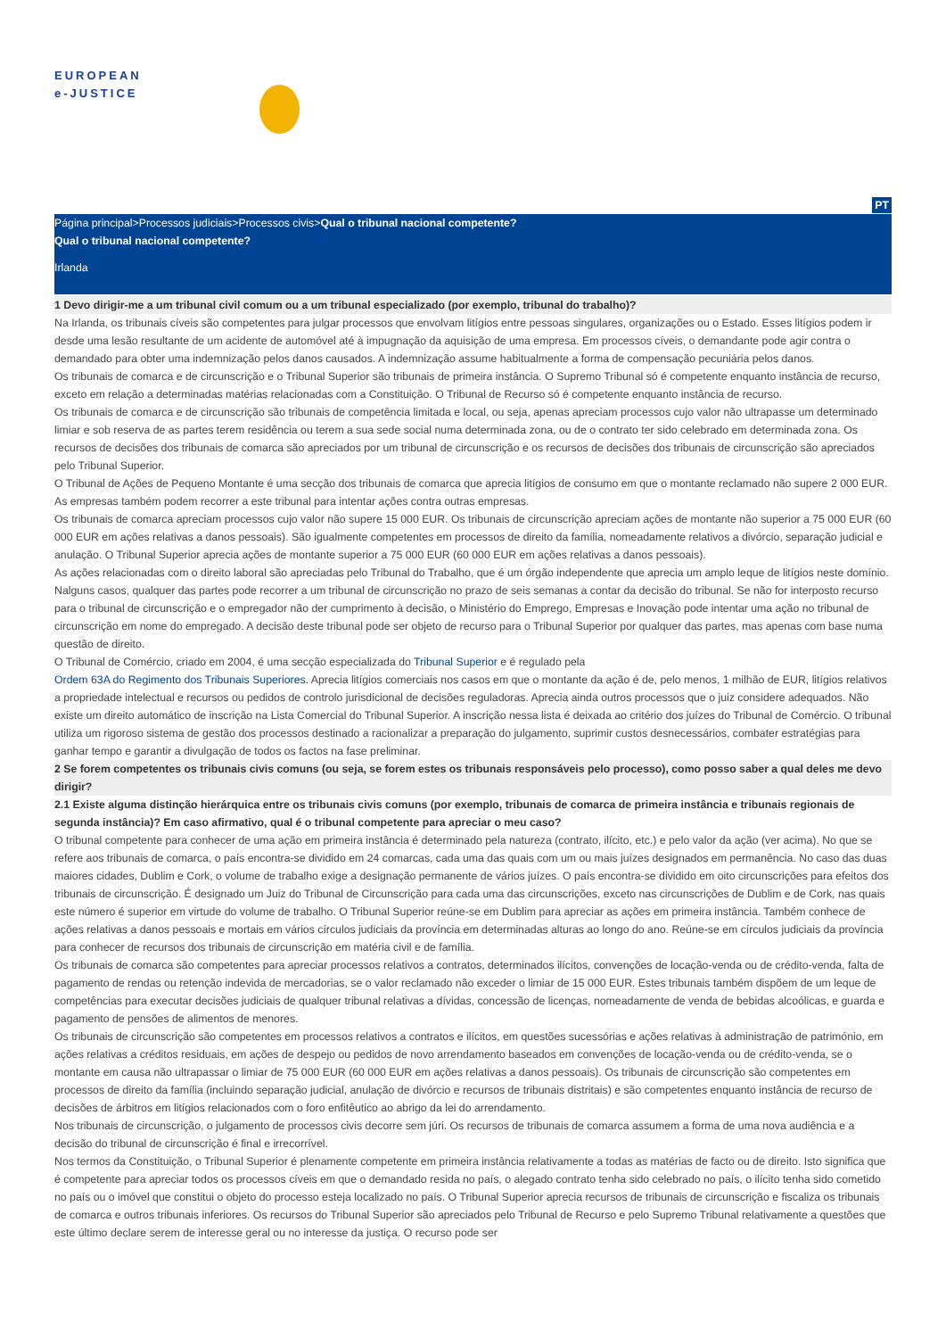EUROPEAN
e-JUSTICE
PT
Página principal>Processos judiciais>Processos civis>Qual o tribunal nacional competente?
Qual o tribunal nacional competente?
Irlanda
1 Devo dirigir-me a um tribunal civil comum ou a um tribunal especializado (por exemplo, tribunal do trabalho)?
Na Irlanda, os tribunais cíveis são competentes para julgar processos que envolvam litígios entre pessoas singulares, organizações ou o Estado. Esses litígios podem ir desde uma lesão resultante de um acidente de automóvel até à impugnação da aquisição de uma empresa. Em processos cíveis, o demandante pode agir contra o demandado para obter uma indemnização pelos danos causados. A indemnização assume habitualmente a forma de compensação pecuniária pelos danos.
Os tribunais de comarca e de circunscrição e o Tribunal Superior são tribunais de primeira instância. O Supremo Tribunal só é competente enquanto instância de recurso, exceto em relação a determinadas matérias relacionadas com a Constituição. O Tribunal de Recurso só é competente enquanto instância de recurso.
Os tribunais de comarca e de circunscrição são tribunais de competência limitada e local, ou seja, apenas apreciam processos cujo valor não ultrapasse um determinado limiar e sob reserva de as partes terem residência ou terem a sua sede social numa determinada zona, ou de o contrato ter sido celebrado em determinada zona. Os recursos de decisões dos tribunais de comarca são apreciados por um tribunal de circunscrição e os recursos de decisões dos tribunais de circunscrição são apreciados pelo Tribunal Superior.
O Tribunal de Ações de Pequeno Montante é uma secção dos tribunais de comarca que aprecia litígios de consumo em que o montante reclamado não supere 2 000 EUR.
As empresas também podem recorrer a este tribunal para intentar ações contra outras empresas.
Os tribunais de comarca apreciam processos cujo valor não supere 15 000 EUR. Os tribunais de circunscrição apreciam ações de montante não superior a 75 000 EUR (60 000 EUR em ações relativas a danos pessoais). São igualmente competentes em processos de direito da família, nomeadamente relativos a divórcio, separação judicial e anulação. O Tribunal Superior aprecia ações de montante superior a 75 000 EUR (60 000 EUR em ações relativas a danos pessoais).
As ações relacionadas com o direito laboral são apreciadas pelo Tribunal do Trabalho, que é um órgão independente que aprecia um amplo leque de litígios neste domínio. Nalguns casos, qualquer das partes pode recorrer a um tribunal de circunscrição no prazo de seis semanas a contar da decisão do tribunal. Se não for interposto recurso para o tribunal de circunscrição e o empregador não der cumprimento à decisão, o Ministério do Emprego, Empresas e Inovação pode intentar uma ação no tribunal de circunscrição em nome do empregado. A decisão deste tribunal pode ser objeto de recurso para o Tribunal Superior por qualquer das partes, mas apenas com base numa questão de direito.
O Tribunal de Comércio, criado em 2004, é uma secção especializada do Tribunal Superior e é regulado pela
Ordem 63A do Regimento dos Tribunais Superiores. Aprecia litígios comerciais nos casos em que o montante da ação é de, pelo menos, 1 milhão de EUR, litígios relativos a propriedade intelectual e recursos ou pedidos de controlo jurisdicional de decisões reguladoras. Aprecia ainda outros processos que o juiz considere adequados. Não existe um direito automático de inscrição na Lista Comercial do Tribunal Superior. A inscrição nessa lista é deixada ao critério dos juízes do Tribunal de Comércio. O tribunal utiliza um rigoroso sistema de gestão dos processos destinado a racionalizar a preparação do julgamento, suprimir custos desnecessários, combater estratégias para ganhar tempo e garantir a divulgação de todos os factos na fase preliminar.
2 Se forem competentes os tribunais civis comuns (ou seja, se forem estes os tribunais responsáveis pelo processo), como posso saber a qual deles me devo dirigir?
2.1 Existe alguma distinção hierárquica entre os tribunais civis comuns (por exemplo, tribunais de comarca de primeira instância e tribunais regionais de segunda instância)? Em caso afirmativo, qual é o tribunal competente para apreciar o meu caso?
O tribunal competente para conhecer de uma ação em primeira instância é determinado pela natureza (contrato, ilícito, etc.) e pelo valor da ação (ver acima). No que se refere aos tribunais de comarca, o país encontra-se dividido em 24 comarcas, cada uma das quais com um ou mais juízes designados em permanência. No caso das duas maiores cidades, Dublim e Cork, o volume de trabalho exige a designação permanente de vários juízes. O país encontra-se dividido em oito circunscrições para efeitos dos tribunais de circunscrição. É designado um Juiz do Tribunal de Circunscrição para cada uma das circunscrições, exceto nas circunscrições de Dublim e de Cork, nas quais este número é superior em virtude do volume de trabalho. O Tribunal Superior reúne-se em Dublim para apreciar as ações em primeira instância. Também conhece de ações relativas a danos pessoais e mortais em vários círculos judiciais da província em determinadas alturas ao longo do ano. Reúne-se em círculos judiciais da província para conhecer de recursos dos tribunais de circunscrição em matéria civil e de família.
Os tribunais de comarca são competentes para apreciar processos relativos a contratos, determinados ilícitos, convenções de locação-venda ou de crédito-venda, falta de pagamento de rendas ou retenção indevida de mercadorias, se o valor reclamado não exceder o limiar de 15 000 EUR. Estes tribunais também dispõem de um leque de competências para executar decisões judiciais de qualquer tribunal relativas a dívidas, concessão de licenças, nomeadamente de venda de bebidas alcoólicas, e guarda e pagamento de pensões de alimentos de menores.
Os tribunais de circunscrição são competentes em processos relativos a contratos e ilícitos, em questões sucessórias e ações relativas à administração de património, em ações relativas a créditos residuais, em ações de despejo ou pedidos de novo arrendamento baseados em convenções de locação-venda ou de crédito-venda, se o montante em causa não ultrapassar o limiar de 75 000 EUR (60 000 EUR em ações relativas a danos pessoais). Os tribunais de circunscrição são competentes em processos de direito da família (incluindo separação judicial, anulação de divórcio e recursos de tribunais distritais) e são competentes enquanto instância de recurso de decisões de árbitros em litígios relacionados com o foro enfitêutico ao abrigo da lei do arrendamento.
Nos tribunais de circunscrição, o julgamento de processos civis decorre sem júri. Os recursos de tribunais de comarca assumem a forma de uma nova audiência e a decisão do tribunal de circunscrição é final e irrecorrível.
Nos termos da Constituição, o Tribunal Superior é plenamente competente em primeira instância relativamente a todas as matérias de facto ou de direito. Isto significa que é competente para apreciar todos os processos cíveis em que o demandado resida no país, o alegado contrato tenha sido celebrado no país, o ilícito tenha sido cometido no país ou o imóvel que constitui o objeto do processo esteja localizado no país. O Tribunal Superior aprecia recursos de tribunais de circunscrição e fiscaliza os tribunais de comarca e outros tribunais inferiores. Os recursos do Tribunal Superior são apreciados pelo Tribunal de Recurso e pelo Supremo Tribunal relativamente a questões que este último declare serem de interesse geral ou no interesse da justiça. O recurso pode ser